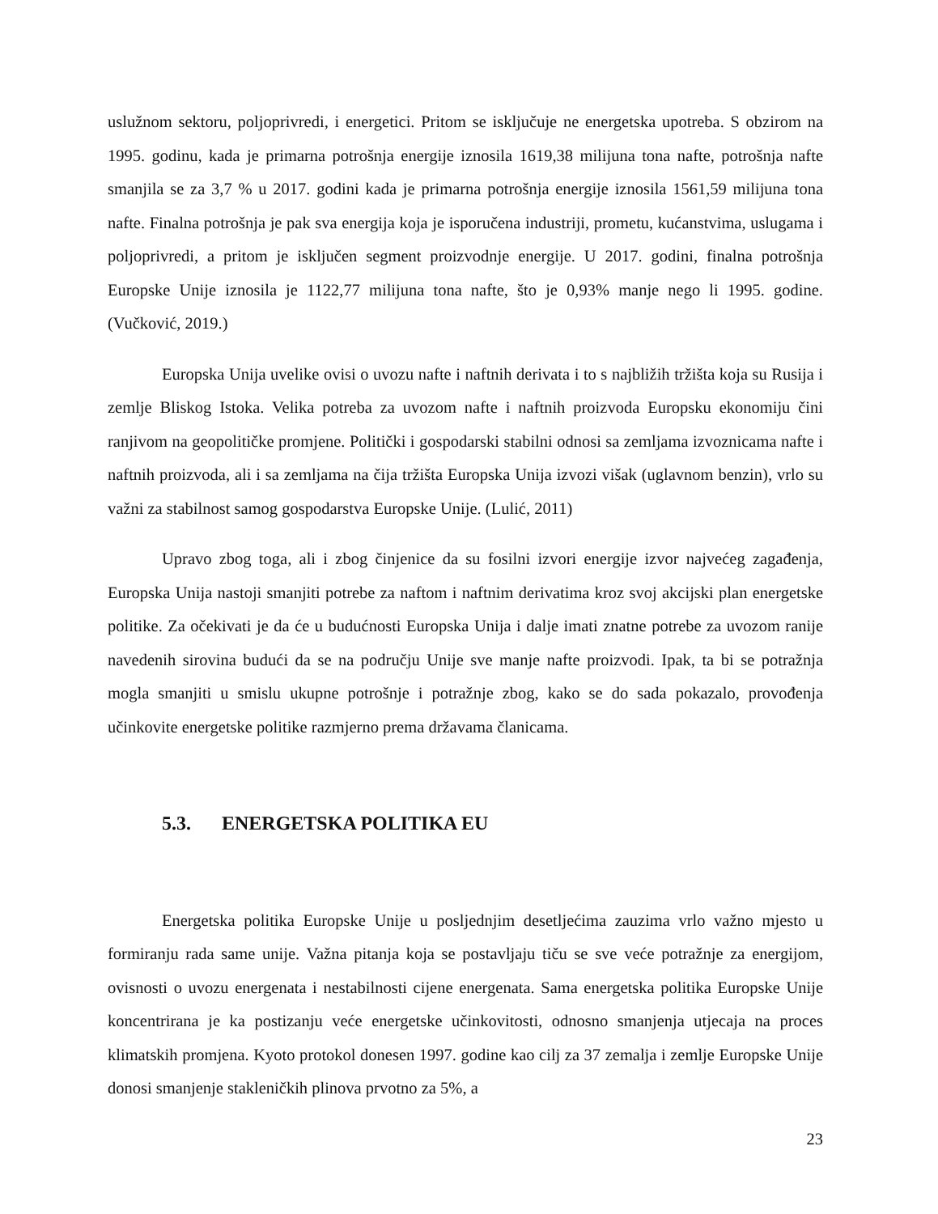uslužnom sektoru, poljoprivredi, i energetici. Pritom se isključuje ne energetska upotreba. S obzirom na 1995. godinu, kada je primarna potrošnja energije iznosila 1619,38 milijuna tona nafte, potrošnja nafte smanjila se za 3,7 % u 2017. godini kada je primarna potrošnja energije iznosila 1561,59 milijuna tona nafte. Finalna potrošnja je pak sva energija koja je isporučena industriji, prometu, kućanstvima, uslugama i poljoprivredi, a pritom je isključen segment proizvodnje energije. U 2017. godini, finalna potrošnja Europske Unije iznosila je 1122,77 milijuna tona nafte, što je 0,93% manje nego li 1995. godine. (Vučković, 2019.)
Europska Unija uvelike ovisi o uvozu nafte i naftnih derivata i to s najbližih tržišta koja su Rusija i zemlje Bliskog Istoka. Velika potreba za uvozom nafte i naftnih proizvoda Europsku ekonomiju čini ranjivom na geopolitičke promjene. Politički i gospodarski stabilni odnosi sa zemljama izvoznicama nafte i naftnih proizvoda, ali i sa zemljama na čija tržišta Europska Unija izvozi višak (uglavnom benzin), vrlo su važni za stabilnost samog gospodarstva Europske Unije. (Lulić, 2011)
Upravo zbog toga, ali i zbog činjenice da su fosilni izvori energije izvor najvećeg zagađenja, Europska Unija nastoji smanjiti potrebe za naftom i naftnim derivatima kroz svoj akcijski plan energetske politike. Za očekivati je da će u budućnosti Europska Unija i dalje imati znatne potrebe za uvozom ranije navedenih sirovina budući da se na području Unije sve manje nafte proizvodi. Ipak, ta bi se potražnja mogla smanjiti u smislu ukupne potrošnje i potražnje zbog, kako se do sada pokazalo, provođenja učinkovite energetske politike razmjerno prema državama članicama.
5.3. ENERGETSKA POLITIKA EU
Energetska politika Europske Unije u posljednjim desetljećima zauzima vrlo važno mjesto u formiranju rada same unije. Važna pitanja koja se postavljaju tiču se sve veće potražnje za energijom, ovisnosti o uvozu energenata i nestabilnosti cijene energenata. Sama energetska politika Europske Unije koncentrirana je ka postizanju veće energetske učinkovitosti, odnosno smanjenja utjecaja na proces klimatskih promjena. Kyoto protokol donesen 1997. godine kao cilj za 37 zemalja i zemlje Europske Unije donosi smanjenje stakleničkih plinova prvotno za 5%, a
23